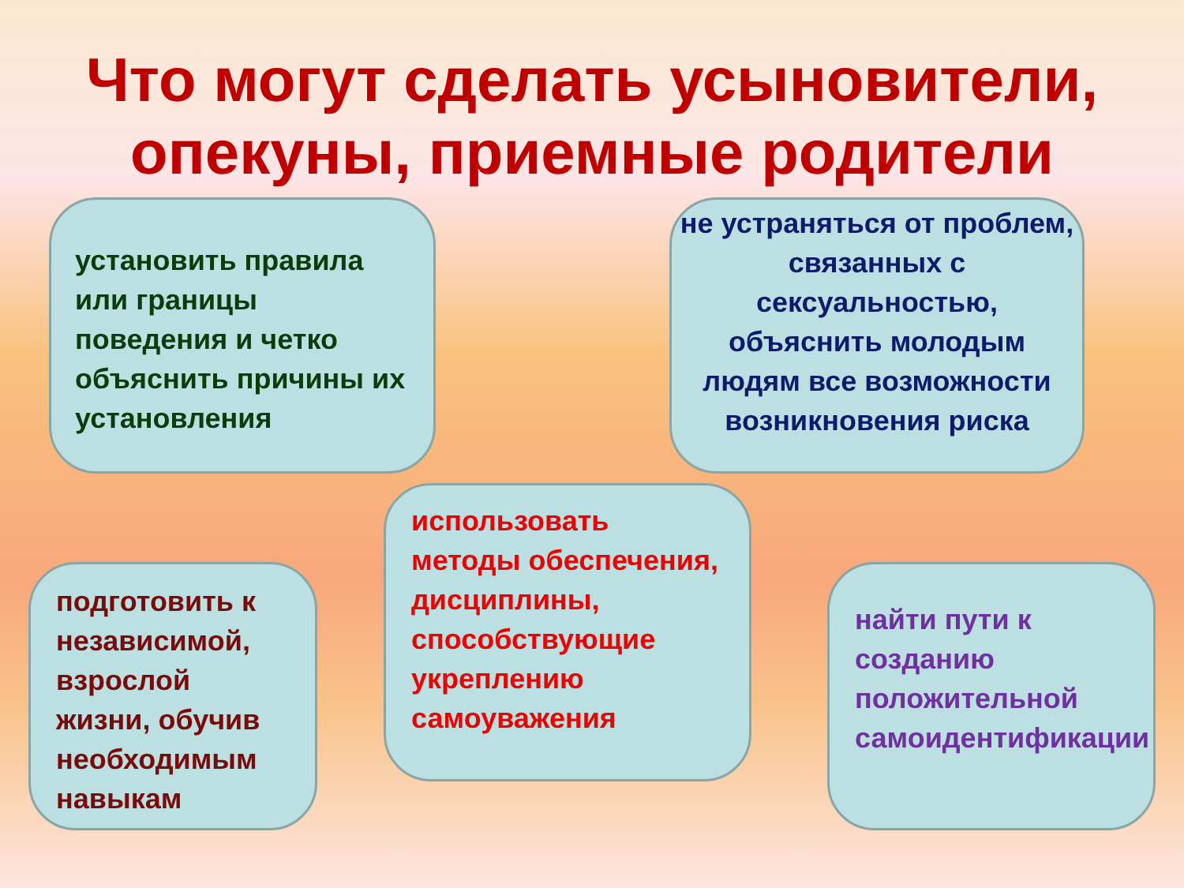Что могут сделать усыновители,
опекуны, приемные родители
установить правила или границы поведения и четко объяснить причины их установления
не устраняться от проблем, связанных с сексуальностью, объяснить молодым людям все возможности возникновения риска
использовать методы обеспечения, дисциплины, способствующие укреплению самоуважения
подготовить к независимой, взрослой жизни, обучив необходимым навыкам
найти пути к созданию положительной самоидентификации